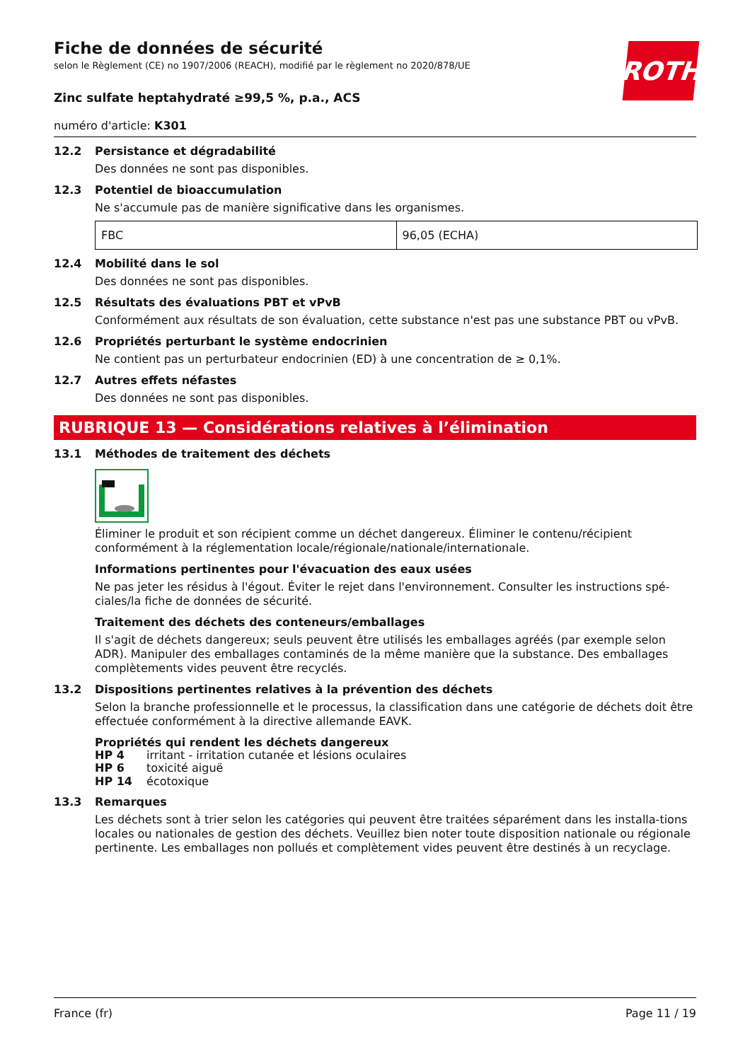ROTH
Fiche de données de sécurité
selon le Règlement (CE) no 1907/2006 (REACH), modifié par le règlement no 2020/878/UE
Zinc sulfate heptahydraté ≥99,5 %, p.a., ACS
numéro d'article: K301
12.2 Persistance et dégradabilité
Des données ne sont pas disponibles.
12.3 Potentiel de bioaccumulation
Ne s'accumule pas de manière significative dans les organismes.
| FBC | 96,05 (ECHA) |
12.4 Mobilité dans le sol
Des données ne sont pas disponibles.
12.5 Résultats des évaluations PBT et vPvB
Conformément aux résultats de son évaluation, cette substance n'est pas une substance PBT ou vPvB.
12.6 Propriétés perturbant le système endocrinien
Ne contient pas un perturbateur endocrinien (ED) à une concentration de ≥ 0,1%.
12.7 Autres effets néfastes
Des données ne sont pas disponibles.
RUBRIQUE 13 — Considérations relatives à l’élimination
13.1 Méthodes de traitement des déchets
Éliminer le produit et son récipient comme un déchet dangereux. Éliminer le contenu/récipient conformément à la réglementation locale/régionale/nationale/internationale.
Informations pertinentes pour l'évacuation des eaux usées
Ne pas jeter les résidus à l'égout. Éviter le rejet dans l'environnement. Consulter les instructions spé-ciales/la fiche de données de sécurité.
Traitement des déchets des conteneurs/emballages
Il s'agit de déchets dangereux; seuls peuvent être utilisés les emballages agréés (par exemple selon ADR). Manipuler des emballages contaminés de la même manière que la substance. Des emballages complètements vides peuvent être recyclés.
13.2 Dispositions pertinentes relatives à la prévention des déchets
Selon la branche professionnelle et le processus, la classification dans une catégorie de déchets doit être effectuée conformément à la directive allemande EAVK.
Propriétés qui rendent les déchets dangereux
HP 4 irritant - irritation cutanée et lésions oculaires
HP 6 toxicité aiguë
HP 14 écotoxique
13.3 Remarques
Les déchets sont à trier selon les catégories qui peuvent être traitées séparément dans les installa-tions locales ou nationales de gestion des déchets. Veuillez bien noter toute disposition nationale ou régionale pertinente. Les emballages non pollués et complètement vides peuvent être destinés à un recyclage.
France (fr) Page 11 / 19